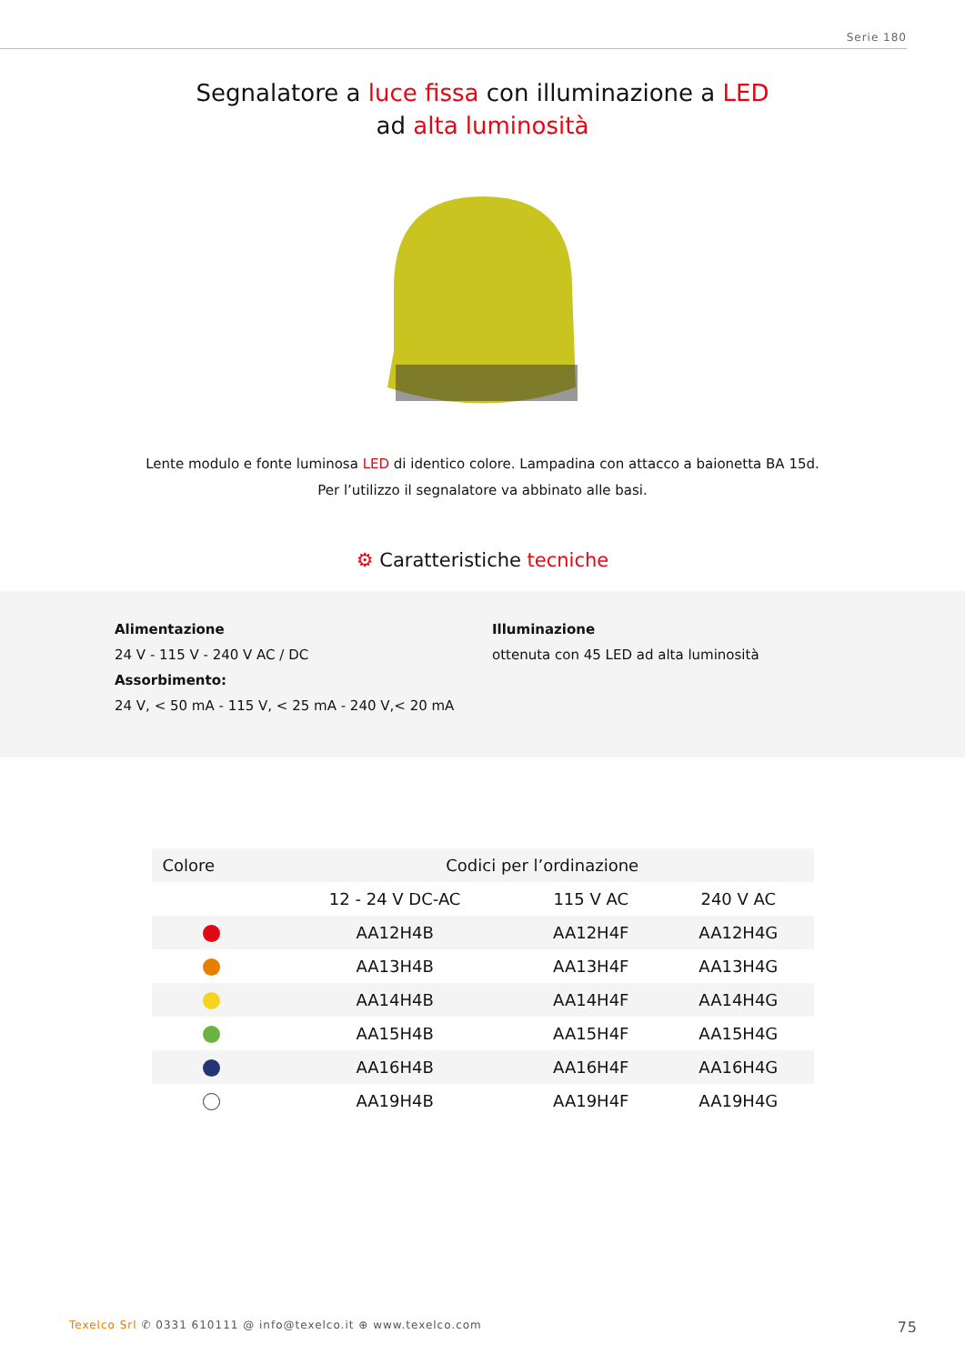Serie 180
Segnalatore a luce fissa con illuminazione a LED
ad alta luminosità
Lente modulo e fonte luminosa LED di identico colore. Lampadina con attacco a baionetta BA 15d.
Per l’utilizzo il segnalatore va abbinato alle basi.
⚙ Caratteristiche tecniche
Alimentazione
24 V - 115 V - 240 V AC / DC
Assorbimento:
24 V, < 50 mA - 115 V, < 25 mA - 240 V,< 20 mA
Illuminazione
ottenuta con 45 LED ad alta luminosità
| Colore | Codici per l’ordinazione | | |
| --- | --- | --- | --- |
| | 12 - 24 V DC-AC | 115 V AC | 240 V AC |
| | AA12H4B | AA12H4F | AA12H4G |
| | AA13H4B | AA13H4F | AA13H4G |
| | AA14H4B | AA14H4F | AA14H4G |
| | AA15H4B | AA15H4F | AA15H4G |
| | AA16H4B | AA16H4F | AA16H4G |
| | AA19H4B | AA19H4F | AA19H4G |
Texelco Srl ✆ 0331 610111 @ info@texelco.it ⊕ www.texelco.com 75